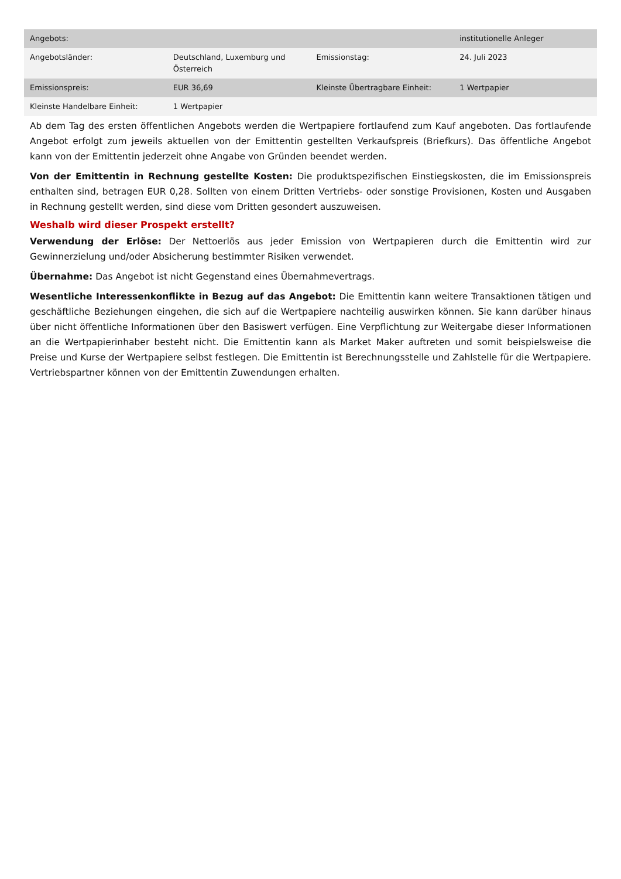| Angebots: | | | institutionelle Anleger |
| Angebotsländer: | Deutschland, Luxemburg und Österreich | Emissionstag: | 24. Juli 2023 |
| Emissionspreis: | EUR 36,69 | Kleinste Übertragbare Einheit: | 1 Wertpapier |
| Kleinste Handelbare Einheit: | 1 Wertpapier | | |
Ab dem Tag des ersten öffentlichen Angebots werden die Wertpapiere fortlaufend zum Kauf angeboten. Das fortlaufende Angebot erfolgt zum jeweils aktuellen von der Emittentin gestellten Verkaufspreis (Briefkurs). Das öffentliche Angebot kann von der Emittentin jederzeit ohne Angabe von Gründen beendet werden.
Von der Emittentin in Rechnung gestellte Kosten: Die produktspezifischen Einstiegskosten, die im Emissionspreis enthalten sind, betragen EUR 0,28. Sollten von einem Dritten Vertriebs- oder sonstige Provisionen, Kosten und Ausgaben in Rechnung gestellt werden, sind diese vom Dritten gesondert auszuweisen.
Weshalb wird dieser Prospekt erstellt?
Verwendung der Erlöse: Der Nettoerlös aus jeder Emission von Wertpapieren durch die Emittentin wird zur Gewinnerzielung und/oder Absicherung bestimmter Risiken verwendet.
Übernahme: Das Angebot ist nicht Gegenstand eines Übernahmevertrags.
Wesentliche Interessenkonflikte in Bezug auf das Angebot: Die Emittentin kann weitere Transaktionen tätigen und geschäftliche Beziehungen eingehen, die sich auf die Wertpapiere nachteilig auswirken können. Sie kann darüber hinaus über nicht öffentliche Informationen über den Basiswert verfügen. Eine Verpflichtung zur Weitergabe dieser Informationen an die Wertpapierinhaber besteht nicht. Die Emittentin kann als Market Maker auftreten und somit beispielsweise die Preise und Kurse der Wertpapiere selbst festlegen. Die Emittentin ist Berechnungsstelle und Zahlstelle für die Wertpapiere. Vertriebspartner können von der Emittentin Zuwendungen erhalten.